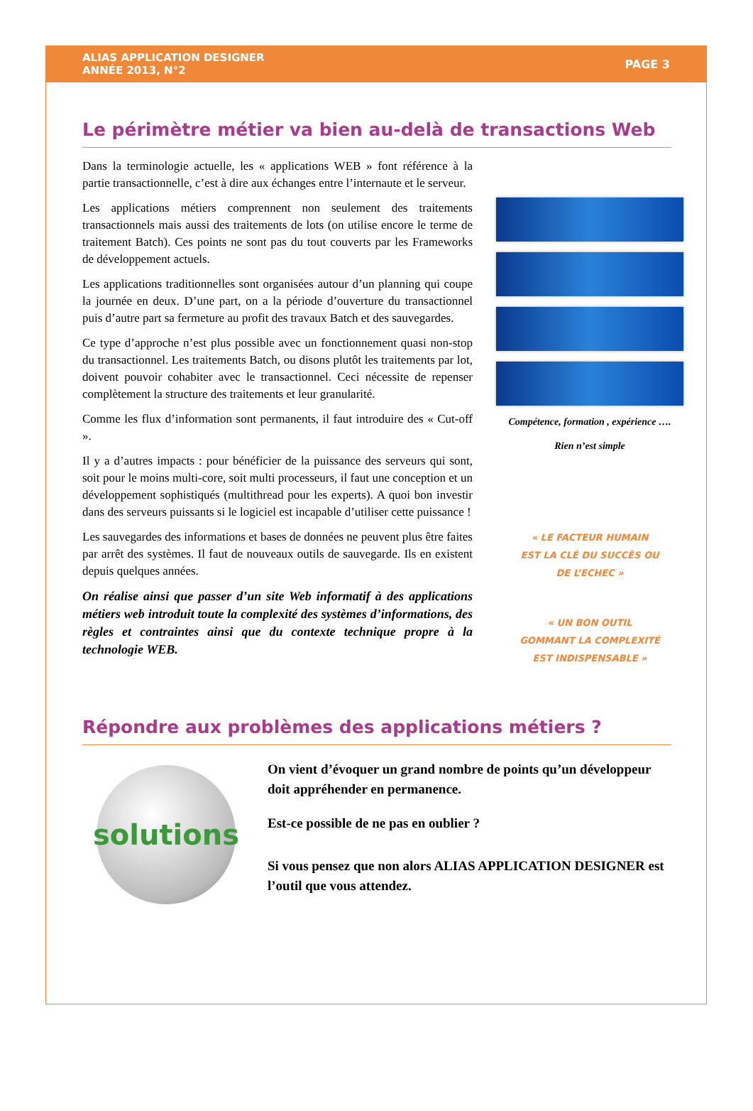ALIAS APPLICATION DESIGNER
ANNÉE 2013, N°2
PAGE 3
Le périmètre métier va bien au-delà de transactions Web
Dans la terminologie actuelle, les « applications WEB » font référence à la partie transactionnelle, c’est à dire aux échanges entre l’internaute et le serveur.
Les applications métiers comprennent non seulement des traitements transactionnels mais aussi des traitements de lots (on utilise encore le terme de traitement Batch). Ces points ne sont pas du tout couverts par les Frameworks de développement actuels.
Les applications traditionnelles sont organisées autour d’un planning qui coupe la journée en deux. D’une part, on a la période d’ouverture du transactionnel puis d’autre part sa fermeture au profit des travaux Batch et des sauvegardes.
Ce type d’approche n’est plus possible avec un fonctionnement quasi non-stop du transactionnel. Les traitements Batch, ou disons plutôt les traitements par lot, doivent pouvoir cohabiter avec le transactionnel. Ceci nécessite de repenser complètement la structure des traitements et leur granularité.
Comme les flux d’information sont permanents, il faut introduire des « Cut-off ».
Il y a d’autres impacts : pour bénéficier de la puissance des serveurs qui sont, soit pour le moins multi-core, soit multi processeurs, il faut une conception et un développement sophistiqués (multithread pour les experts). A quoi bon investir dans des serveurs puissants si le logiciel est incapable d’utiliser cette puissance !
Les sauvegardes des informations et bases de données ne peuvent plus être faites par arrêt des systèmes. Il faut de nouveaux outils de sauvegarde. Ils en existent depuis quelques années.
On réalise ainsi que passer d’un site Web informatif à des applications métiers web introduit toute la complexité des systèmes d’informations, des règles et contraintes ainsi que du contexte technique propre à la technologie WEB.
Compétence, formation , expérience ….
Rien n’est simple
« LE FACTEUR HUMAIN
EST LA CLÉ DU SUCCÈS OU
DE L’ECHEC »
« UN BON OUTIL
GOMMANT LA COMPLEXITÉ
EST INDISPENSABLE »
Répondre aux problèmes des applications métiers ?
solutions
On vient d’évoquer un grand nombre de points qu’un développeur doit appréhender en permanence.
Est-ce possible de ne pas en oublier ?
Si vous pensez que non alors ALIAS APPLICATION DESIGNER est l’outil que vous attendez.